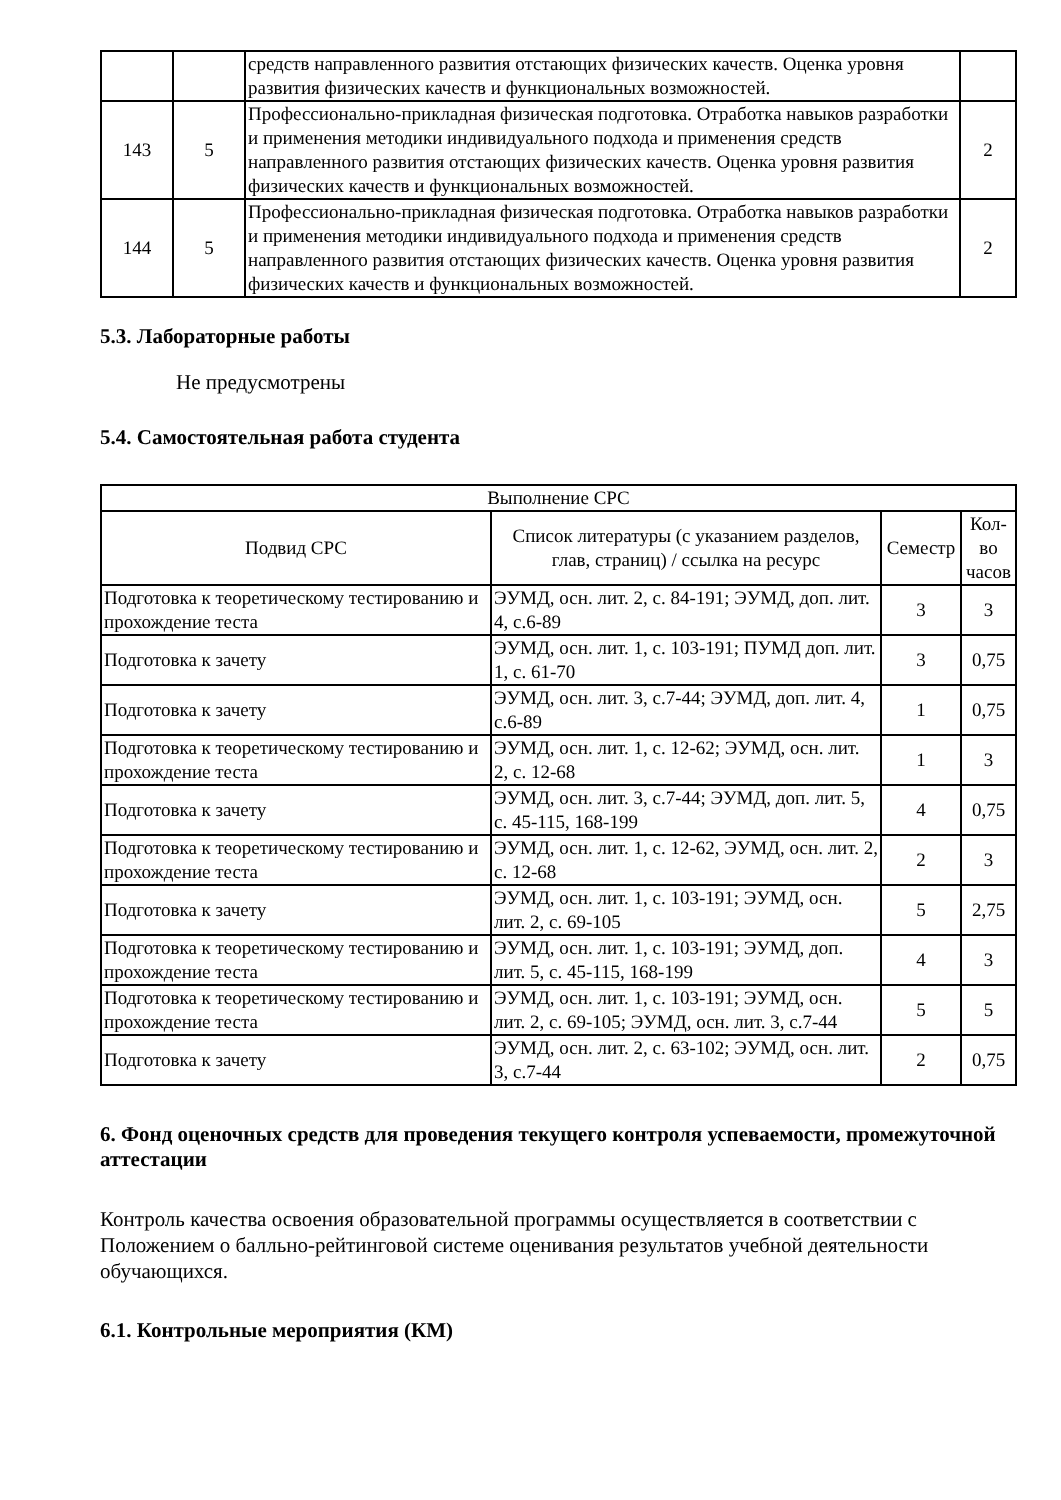| | | средств направленного развития отстающих физических качеств. Оценка уровня развития физических качеств и функциональных возможностей. | |
| 143 | 5 | Профессионально-прикладная физическая подготовка. Отработка навыков разработки и применения методики индивидуального подхода и применения средств направленного развития отстающих физических качеств. Оценка уровня развития физических качеств и функциональных возможностей. | 2 |
| 144 | 5 | Профессионально-прикладная физическая подготовка. Отработка навыков разработки и применения методики индивидуального подхода и применения средств направленного развития отстающих физических качеств. Оценка уровня развития физических качеств и функциональных возможностей. | 2 |
5.3. Лабораторные работы
Не предусмотрены
5.4. Самостоятельная работа студента
| Выполнение СРС | | | |
| --- | --- | --- | --- |
| Подвид СРС | Список литературы (с указанием разделов, глав, страниц) / ссылка на ресурс | Семестр | Кол-во часов |
| Подготовка к теоретическому тестированию и прохождение теста | ЭУМД, осн. лит. 2, с. 84-191; ЭУМД, доп. лит. 4, с.6-89 | 3 | 3 |
| Подготовка к зачету | ЭУМД, осн. лит. 1, с. 103-191; ПУМД доп. лит. 1, с. 61-70 | 3 | 0,75 |
| Подготовка к зачету | ЭУМД, осн. лит. 3, с.7-44; ЭУМД, доп. лит. 4, с.6-89 | 1 | 0,75 |
| Подготовка к теоретическому тестированию и прохождение теста | ЭУМД, осн. лит. 1, с. 12-62; ЭУМД, осн. лит. 2, с. 12-68 | 1 | 3 |
| Подготовка к зачету | ЭУМД, осн. лит. 3, с.7-44; ЭУМД, доп. лит. 5, с. 45-115, 168-199 | 4 | 0,75 |
| Подготовка к теоретическому тестированию и прохождение теста | ЭУМД, осн. лит. 1, с. 12-62, ЭУМД, осн. лит. 2, с. 12-68 | 2 | 3 |
| Подготовка к зачету | ЭУМД, осн. лит. 1, с. 103-191; ЭУМД, осн. лит. 2, с. 69-105 | 5 | 2,75 |
| Подготовка к теоретическому тестированию и прохождение теста | ЭУМД, осн. лит. 1, с. 103-191; ЭУМД, доп. лит. 5, с. 45-115, 168-199 | 4 | 3 |
| Подготовка к теоретическому тестированию и прохождение теста | ЭУМД, осн. лит. 1, с. 103-191; ЭУМД, осн. лит. 2, с. 69-105; ЭУМД, осн. лит. 3, с.7-44 | 5 | 5 |
| Подготовка к зачету | ЭУМД, осн. лит. 2, с. 63-102; ЭУМД, осн. лит. 3, с.7-44 | 2 | 0,75 |
6. Фонд оценочных средств для проведения текущего контроля успеваемости, промежуточной аттестации
Контроль качества освоения образовательной программы осуществляется в соответствии с Положением о балльно-рейтинговой системе оценивания результатов учебной деятельности обучающихся.
6.1. Контрольные мероприятия (КМ)